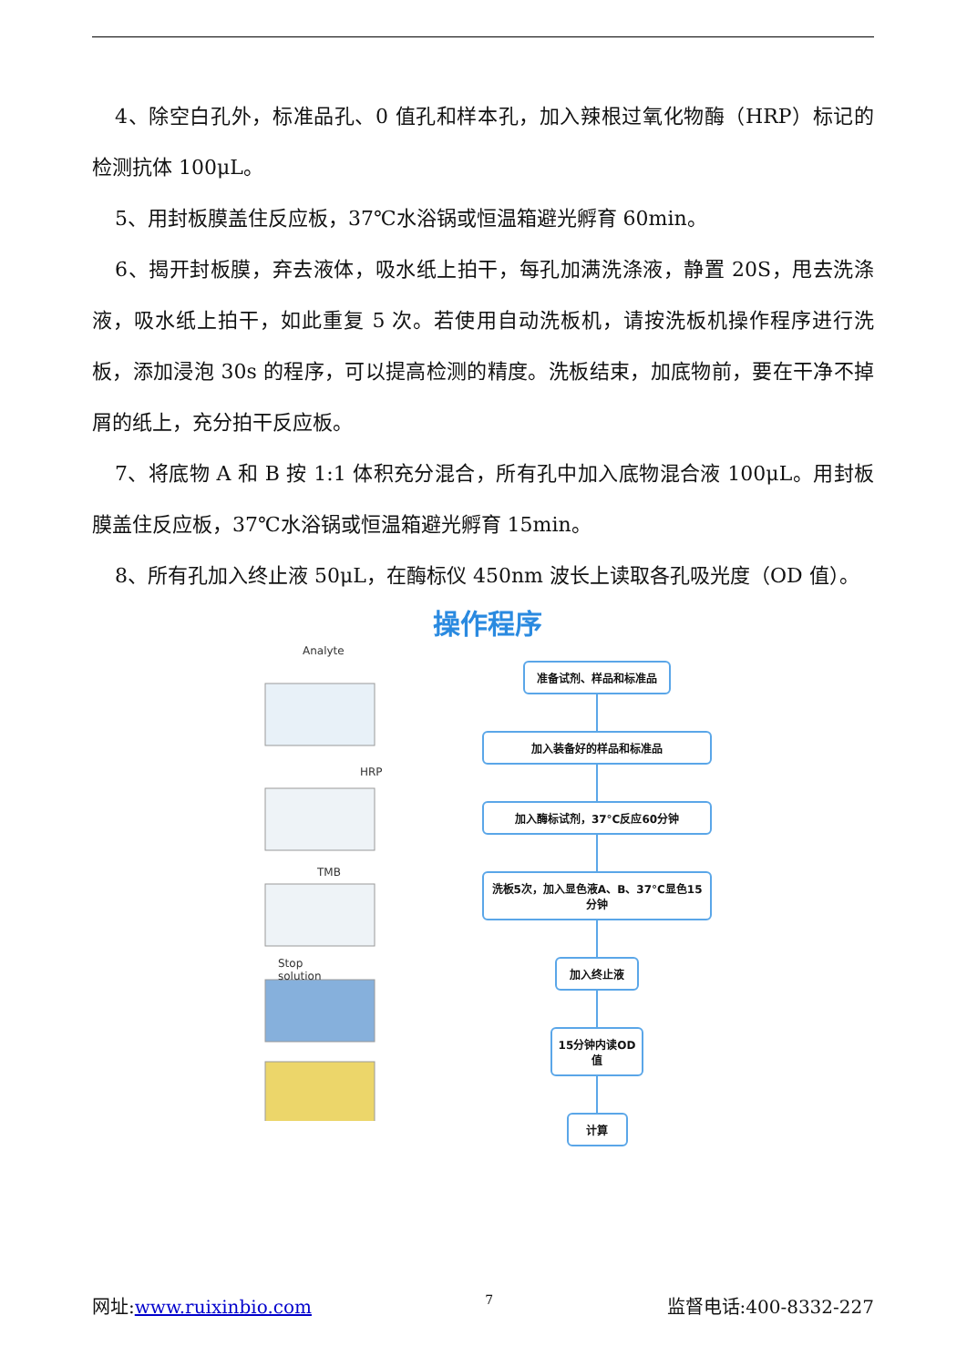4、除空白孔外，标准品孔、0 值孔和样本孔，加入辣根过氧化物酶（HRP）标记的检测抗体 100μL。
5、用封板膜盖住反应板，37℃水浴锅或恒温箱避光孵育 60min。
6、揭开封板膜，弃去液体，吸水纸上拍干，每孔加满洗涤液，静置 20S，甩去洗涤液，吸水纸上拍干，如此重复 5 次。若使用自动洗板机，请按洗板机操作程序进行洗板，添加浸泡 30s 的程序，可以提高检测的精度。洗板结束，加底物前，要在干净不掉屑的纸上，充分拍干反应板。
7、将底物 A 和 B 按 1:1 体积充分混合，所有孔中加入底物混合液 100μL。用封板膜盖住反应板，37℃水浴锅或恒温箱避光孵育 15min。
8、所有孔加入终止液 50μL，在酶标仪 450nm 波长上读取各孔吸光度（OD 值）。
操作程序
Analyte
HRP
TMB
Stop solution
准备试剂、样品和标准品
加入装备好的样品和标准品
加入酶标试剂，37°C反应60分钟
洗板5次，加入显色液A、B、37°C显色15分钟
加入终止液
15分钟内读OD值
计算
网址:www.ruixinbio.com 7 监督电话:400-8332-227